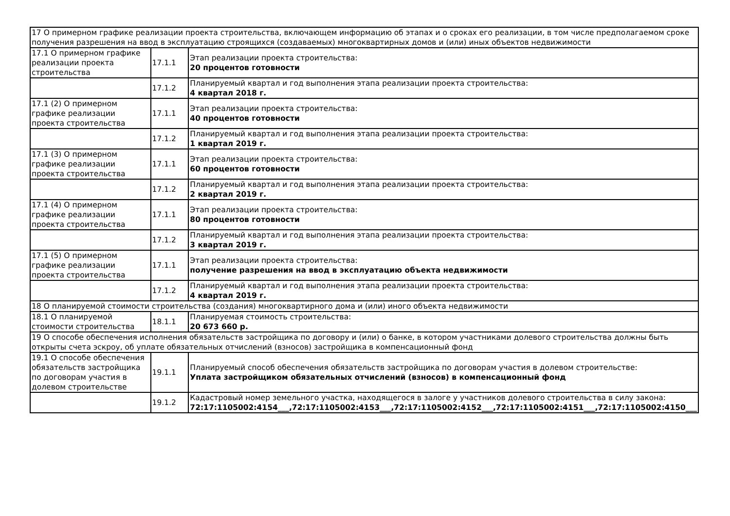| 17 О примерном графике реализации проекта строительства, включающем информацию об этапах и о сроках его реализации, в том числе предполагаемом сроке получения разрешения на ввод в эксплуатацию строящихся (создаваемых) многоквартирных домов и (или) иных объектов недвижимости | | |
| 17.1 О примерном графике реализации проекта строительства | 17.1.1 | Этап реализации проекта строительства: 20 процентов готовности |
| | 17.1.2 | Планируемый квартал и год выполнения этапа реализации проекта строительства: 4 квартал 2018 г. |
| 17.1 (2) О примерном графике реализации проекта строительства | 17.1.1 | Этап реализации проекта строительства: 40 процентов готовности |
| | 17.1.2 | Планируемый квартал и год выполнения этапа реализации проекта строительства: 1 квартал 2019 г. |
| 17.1 (3) О примерном графике реализации проекта строительства | 17.1.1 | Этап реализации проекта строительства: 60 процентов готовности |
| | 17.1.2 | Планируемый квартал и год выполнения этапа реализации проекта строительства: 2 квартал 2019 г. |
| 17.1 (4) О примерном графике реализации проекта строительства | 17.1.1 | Этап реализации проекта строительства: 80 процентов готовности |
| | 17.1.2 | Планируемый квартал и год выполнения этапа реализации проекта строительства: 3 квартал 2019 г. |
| 17.1 (5) О примерном графике реализации проекта строительства | 17.1.1 | Этап реализации проекта строительства: получение разрешения на ввод в эксплуатацию объекта недвижимости |
| | 17.1.2 | Планируемый квартал и год выполнения этапа реализации проекта строительства: 4 квартал 2019 г. |
| 18 О планируемой стоимости строительства (создания) многоквартирного дома и (или) иного объекта недвижимости | | |
| 18.1 О планируемой стоимости строительства | 18.1.1 | Планируемая стоимость строительства: 20 673 660 р. |
| 19 О способе обеспечения исполнения обязательств застройщика по договору и (или) о банке, в котором участниками долевого строительства должны быть открыты счета эскроу, об уплате обязательных отчислений (взносов) застройщика в компенсационный фонд | | |
| 19.1 О способе обеспечения обязательств застройщика по договорам участия в долевом строительстве | 19.1.1 | Планируемый способ обеспечения обязательств застройщика по договорам участия в долевом строительстве: Уплата застройщиком обязательных отчислений (взносов) в компенсационный фонд |
| | 19.1.2 | Кадастровый номер земельного участка, находящегося в залоге у участников долевого строительства в силу закона: 72:17:1105002:4154___,72:17:1105002:4153___,72:17:1105002:4152___,72:17:1105002:4151___,72:17:1105002:4150___ |